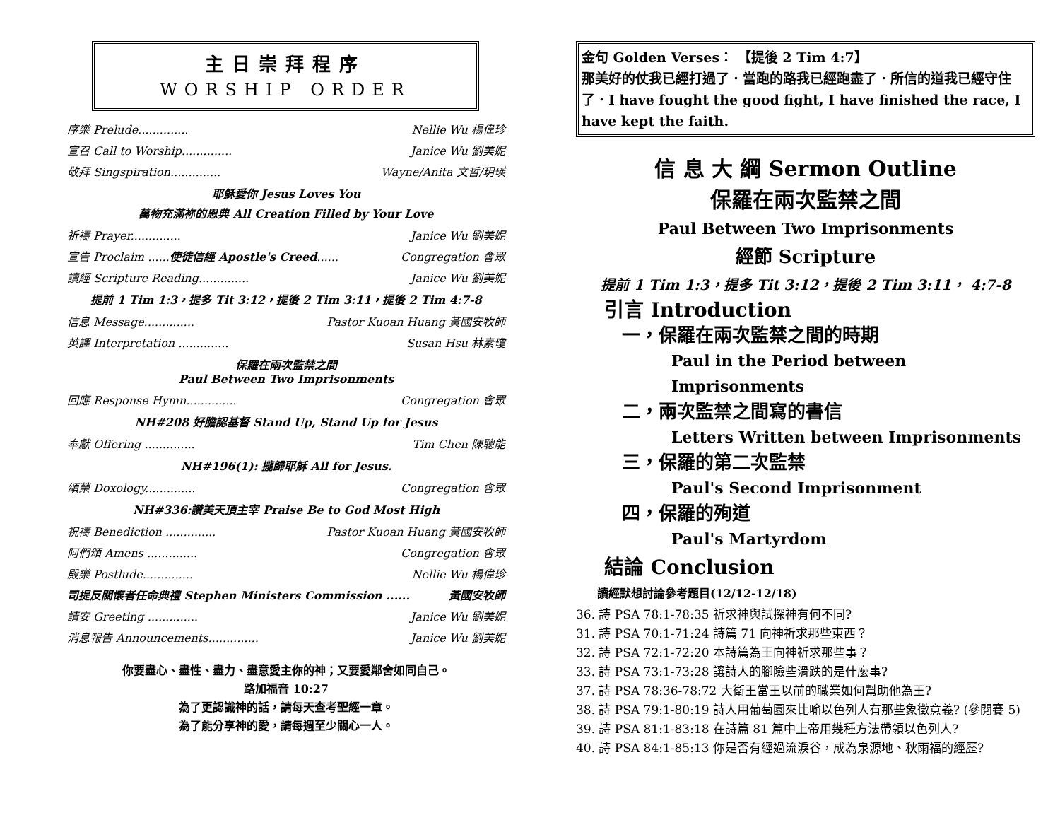主日崇拜程序
WORSHIP ORDER
序樂 Prelude.............. Nellie Wu 楊偉珍
宣召 Call to Worship.............. Janice Wu 劉美妮
敬拜 Singspiration.............. Wayne/Anita 文哲/玥瑛
耶穌愛你 Jesus Loves You
萬物充滿祢的恩典 All Creation Filled by Your Love
祈禱 Prayer.............. Janice Wu 劉美妮
宣告 Proclaim ......使徒信經 Apostle's Creed...... Congregation 會眾
讀經 Scripture Reading.............. Janice Wu 劉美妮
提前 1 Tim 1:3，提多 Tit 3:12，提後 2 Tim 3:11，提後 2 Tim 4:7-8
信息 Message.............. Pastor Kuoan Huang 黃國安牧師
英譯 Interpretation .............. Susan Hsu 林素瓊
保羅在兩次監禁之間
Paul Between Two Imprisonments
回應 Response Hymn.............. Congregation 會眾
NH#208 好膽認基督 Stand Up, Stand Up for Jesus
奉獻 Offering .............. Tim Chen 陳聰能
NH#196(1): 攏歸耶穌 All for Jesus.
頌榮 Doxology.............. Congregation 會眾
NH#336:讚美天頂主宰 Praise Be to God Most High
祝禱 Benediction .............. Pastor Kuoan Huang 黃國安牧師
阿們頌 Amens .............. Congregation 會眾
殿樂 Postlude.............. Nellie Wu 楊偉珍
司提反關懷者任命典禮 Stephen Ministers Commission ...... 黃國安牧師
請安 Greeting .............. Janice Wu 劉美妮
消息報告 Announcements.............. Janice Wu 劉美妮
你要盡心、盡性、盡力、盡意愛主你的神；又要愛鄰舍如同自己。
路加福音 10:27
為了更認識神的話，請每天查考聖經一章。
為了能分享神的愛，請每週至少關心一人。
金句 Golden Verses： 【提後 2 Tim 4:7】
那美好的仗我已經打過了．當跑的路我已經跑盡了．所信的道我已經守住了．I have fought the good fight, I have finished the race, I have kept the faith.
信 息 大 綱 Sermon Outline
保羅在兩次監禁之間
Paul Between Two Imprisonments
經節 Scripture
提前 1 Tim 1:3，提多 Tit 3:12，提後 2 Tim 3:11， 4:7-8
引言 Introduction
一，保羅在兩次監禁之間的時期
Paul in the Period between Imprisonments
二，兩次監禁之間寫的書信
Letters Written between Imprisonments
三，保羅的第二次監禁
Paul's Second Imprisonment
四，保羅的殉道
Paul's Martyrdom
結論 Conclusion
讀經默想討論參考題目(12/12-12/18)
36. 詩 PSA 78:1-78:35 祈求神與試探神有何不同?
31. 詩 PSA 70:1-71:24 詩篇 71 向神祈求那些東西？
32. 詩 PSA 72:1-72:20 本詩篇為王向神祈求那些事？
33. 詩 PSA 73:1-73:28 讓詩人的腳險些滑跌的是什麼事?
37. 詩 PSA 78:36-78:72 大衛王當王以前的職業如何幫助他為王?
38. 詩 PSA 79:1-80:19 詩人用葡萄園來比喻以色列人有那些象徵意義? (參閱賽 5)
39. 詩 PSA 81:1-83:18 在詩篇 81 篇中上帝用幾種方法帶領以色列人?
40. 詩 PSA 84:1-85:13 你是否有經過流淚谷，成為泉源地、秋雨福的經歷?